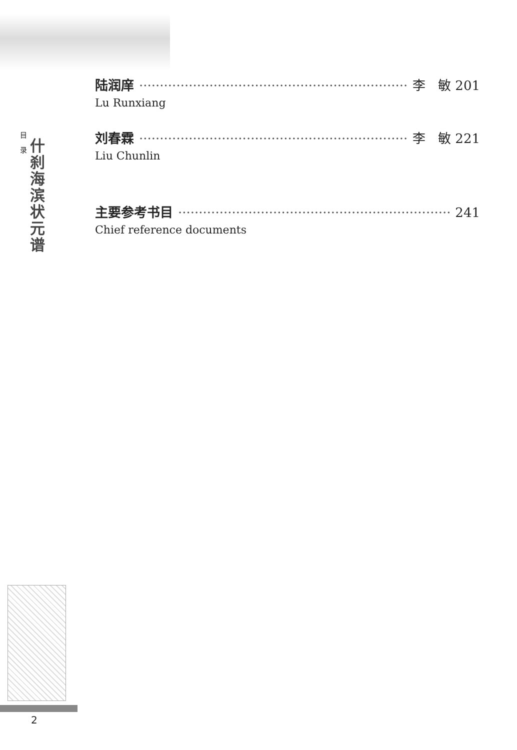目录
什刹海滨状元谱
2
陆润庠 ·································································· 李 敏 201
Lu Runxiang
刘春霖 ·································································· 李 敏 221
Liu Chunlin
主要参考书目 ·································································· 241
Chief reference documents